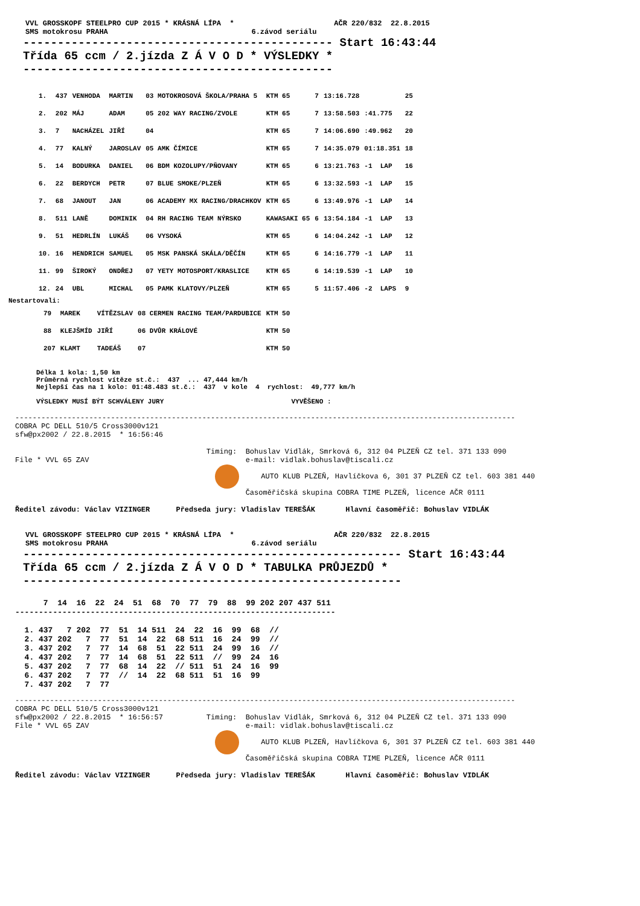VVL GROSSKOPF STEELPRO CUP 2015 * KRÁSNÁ LÍPA  *                       AČR 220/832  22.8.2015
SMS motokrosu PRAHA                                 6.závod seriálu
--------------------------------------------- Start 16:43:44
Třída 65 ccm / 2.jízda Z Á V O D * VÝSLEDKY *
---------------------------------------------
| 1. | 437 | VENHODA | MARTIN | 03 MOTOKROSOVÁ ŠKOLA/PRAHA 5 | KTM 65 | 7 | 13:16.728 | | 25 |
| 2. | 202 | MÁJ | ADAM | 05 202 WAY RACING/ZVOLE | KTM 65 | 7 | 13:58.503 | :41.775 | 22 |
| 3. | 7 | NACHÁZEL | JIŘÍ | 04 | KTM 65 | 7 | 14:06.690 | :49.962 | 20 |
| 4. | 77 | KALNÝ | JAROSLAV | 05 AMK ČÍMICE | KTM 65 | 7 | 14:35.079 | 01:18.351 | 18 |
| 5. | 14 | BODURKA | DANIEL | 06 BDM KOZOLUPY/PŇOVANY | KTM 65 | 6 | 13:21.763 | -1 LAP | 16 |
| 6. | 22 | BERDYCH | PETR | 07 BLUE SMOKE/PLZEŇ | KTM 65 | 6 | 13:32.593 | -1 LAP | 15 |
| 7. | 68 | JANOUT | JAN | 06 ACADEMY MX RACING/DRACHKOV | KTM 65 | 6 | 13:49.976 | -1 LAP | 14 |
| 8. | 511 | LANĚ | DOMINIK | 04 RH RACING TEAM NÝRSKO | KAWASAKI 65 | 6 | 13:54.184 | -1 LAP | 13 |
| 9. | 51 | HEDRLÍN | LUKÁŠ | 06 VYSOKÁ | KTM 65 | 6 | 14:04.242 | -1 LAP | 12 |
| 10. | 16 | HENDRICH | SAMUEL | 05 MSK PANSKÁ SKÁLA/DĚČÍN | KTM 65 | 6 | 14:16.779 | -1 LAP | 11 |
| 11. | 99 | ŠIROKÝ | ONDŘEJ | 07 YETY MOTOSPORT/KRASLICE | KTM 65 | 6 | 14:19.539 | -1 LAP | 10 |
| 12. | 24 | UBL | MICHAL | 05 PAMK KLATOVY/PLZEŇ | KTM 65 | 5 | 11:57.406 | -2 LAPS | 9 |
Nestartovali:
| | 79 | MAREK | VÍTĚZSLAV | 08 CERMEN RACING TEAM/PARDUBICE | KTM 50 |
| | 88 | KLEJŠMÍD | JIŘÍ | 06 DVŮR KRÁLOVÉ | KTM 50 |
| | 207 | KLAMT | TADEÁŠ | 07 | KTM 50 |
Délka 1 kola: 1,50 km
Průměrná rychlost vítěze st.č.:  437  ... 47,444 km/h
Nejlepší čas na 1 kolo: 01:48.483 st.č.:  437  v kole  4  rychlost:  49,777 km/h

VÝSLEDKY MUSÍ BÝT SCHVÁLENY JURY                                VYVĚŠENO :
-------------------------------------------------------------------------------------------------------------------
COBRA PC DELL 510/5 Cross3000v121
sfw@px2002 / 22.8.2015  * 16:56:46

                                            Timing:  Bohuslav Vidlák, Smrková 6, 312 04 PLZEŇ CZ tel. 371 133 090
File * VVL 65 ZAV                                    e-mail: vidlak.bohuslav@tiscali.cz
                                                   AUTO KLUB PLZEŇ, Havlíčkova 6, 301 37 PLZEŇ CZ tel. 603 381 440
                                                     Časoměřičská skupina COBRA TIME PLZEŇ, licence AČR 0111

Ředitel závodu: Václav VIZINGER      Předseda jury: Vladislav TEREŠÁK       Hlavní časoměřič: Bohuslav VIDLÁK
VVL GROSSKOPF STEELPRO CUP 2015 * KRÁSNÁ LÍPA  *                       AČR 220/832  22.8.2015
SMS motokrosu PRAHA                                 6.závod seriálu
------------------------------------------------------- Start 16:43:44
Třída 65 ccm / 2.jízda Z Á V O D * TABULKA PRŮJEZDŮ *
-------------------------------------------------------
      7  14  16  22  24  51  68  70  77  79  88  99 202 207 437 511
--------------------------------------------------------------------

  1. 437   7 202  77  51  14 511  24  22  16  99  68  //
  2. 437 202   7  77  51  14  22  68 511  16  24  99  //
  3. 437 202   7  77  14  68  51  22 511  24  99  16  //
  4. 437 202   7  77  14  68  51  22 511  //  99  24  16
  5. 437 202   7  77  68  14  22  // 511  51  24  16  99
  6. 437 202   7  77  //  14  22  68 511  51  16  99
  7. 437 202   7  77
-------------------------------------------------------------------------------------------------------------------
COBRA PC DELL 510/5 Cross3000v121
sfw@px2002 / 22.8.2015  * 16:56:57          Timing:  Bohuslav Vidlák, Smrková 6, 312 04 PLZEŇ CZ tel. 371 133 090
File * VVL 65 ZAV                                    e-mail: vidlak.bohuslav@tiscali.cz
                                                   AUTO KLUB PLZEŇ, Havlíčkova 6, 301 37 PLZEŇ CZ tel. 603 381 440
                                                     Časoměřičská skupina COBRA TIME PLZEŇ, licence AČR 0111

Ředitel závodu: Václav VIZINGER      Předseda jury: Vladislav TEREŠÁK       Hlavní časoměřič: Bohuslav VIDLÁK